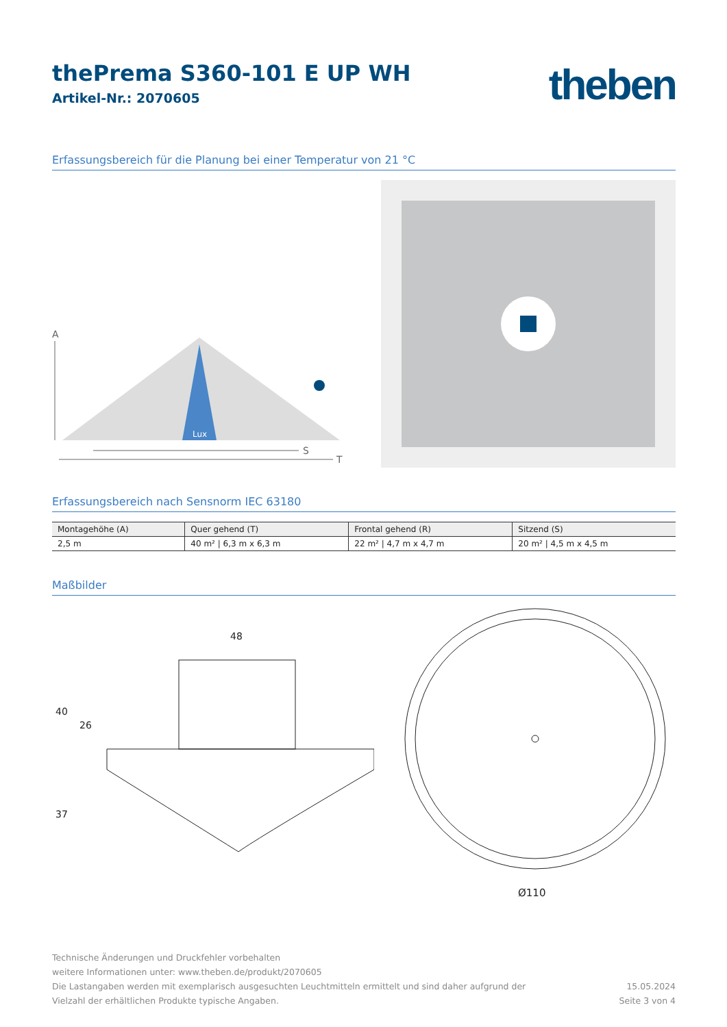theben
thePrema S360-101 E UP WH
Artikel-Nr.: 2070605
Erfassungsbereich für die Planung bei einer Temperatur von 21 °C
A
Lux
S
T
Erfassungsbereich nach Sensnorm IEC 63180
| Montagehöhe (A) | Quer gehend (T) | Frontal gehend (R) | Sitzend (S) |
| --- | --- | --- | --- |
| 2,5 m | 40 m² / 6,3 m x 6,3 m | 22 m² / 4,7 m x 4,7 m | 20 m² / 4,5 m x 4,5 m |
Maßbilder
48
40
26
37
Ø110
Technische Änderungen und Druckfehler vorbehalten
weitere Informationen unter: www.theben.de/produkt/2070605
Die Lastangaben werden mit exemplarisch ausgesuchten Leuchtmitteln ermittelt und sind daher aufgrund der
Vielzahl der erhältlichen Produkte typische Angaben.
15.05.2024
Seite 3 von 4